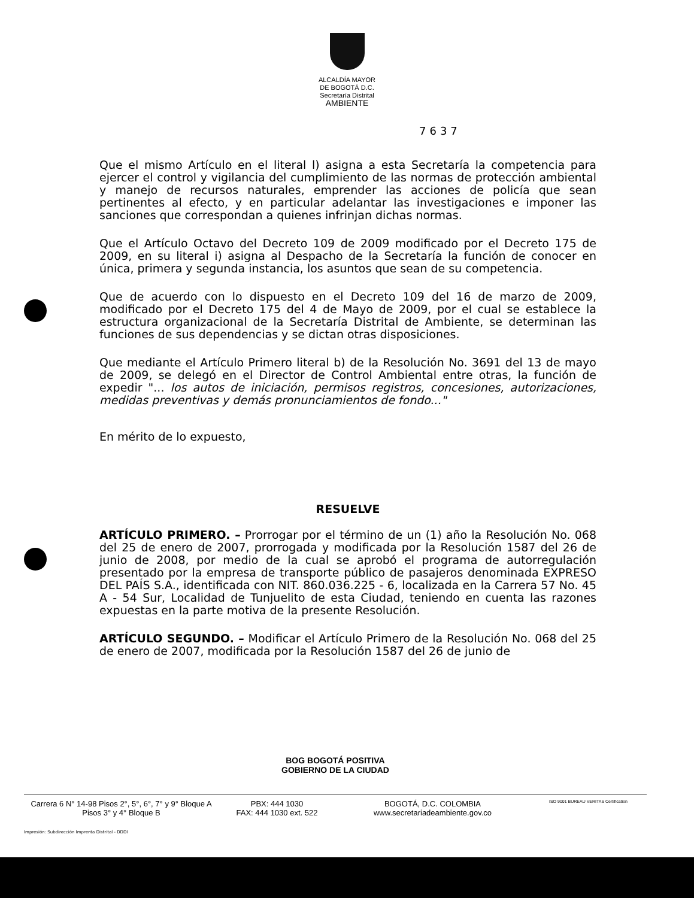ALCALDÍA MAYOR
DE BOGOTÁ D.C.
Secretaría Distrital
AMBIENTE
7637
Que el mismo Artículo en el literal l) asigna a esta Secretaría la competencia para ejercer el control y vigilancia del cumplimiento de las normas de protección ambiental y manejo de recursos naturales, emprender las acciones de policía que sean pertinentes al efecto, y en particular adelantar las investigaciones e imponer las sanciones que correspondan a quienes infrinjan dichas normas.
Que el Artículo Octavo del Decreto 109 de 2009 modificado por el Decreto 175 de 2009, en su literal i) asigna al Despacho de la Secretaría la función de conocer en única, primera y segunda instancia, los asuntos que sean de su competencia.
Que de acuerdo con lo dispuesto en el Decreto 109 del 16 de marzo de 2009, modificado por el Decreto 175 del 4 de Mayo de 2009, por el cual se establece la estructura organizacional de la Secretaría Distrital de Ambiente, se determinan las funciones de sus dependencias y se dictan otras disposiciones.
Que mediante el Artículo Primero literal b) de la Resolución No. 3691 del 13 de mayo de 2009, se delegó en el Director de Control Ambiental entre otras, la función de expedir "... los autos de iniciación, permisos registros, concesiones, autorizaciones, medidas preventivas y demás pronunciamientos de fondo..."
En mérito de lo expuesto,
RESUELVE
ARTÍCULO PRIMERO. – Prorrogar por el término de un (1) año la Resolución No. 068 del 25 de enero de 2007, prorrogada y modificada por la Resolución 1587 del 26 de junio de 2008, por medio de la cual se aprobó el programa de autorregulación presentado por la empresa de transporte público de pasajeros denominada EXPRESO DEL PAÍS S.A., identificada con NIT. 860.036.225 - 6, localizada en la Carrera 57 No. 45 A - 54 Sur, Localidad de Tunjuelito de esta Ciudad, teniendo en cuenta las razones expuestas en la parte motiva de la presente Resolución.
ARTÍCULO SEGUNDO. – Modificar el Artículo Primero de la Resolución No. 068 del 25 de enero de 2007, modificada por la Resolución 1587 del 26 de junio de
BOG BOGOTÁ POSITIVA
GOBIERNO DE LA CIUDAD
Carrera 6 N° 14-98 Pisos 2°, 5°, 6°, 7° y 9° Bloque A
Pisos 3° y 4° Bloque B
PBX: 444 1030
FAX: 444 1030 ext. 522
BOGOTÁ, D.C. COLOMBIA
www.secretariadeambiente.gov.co
ISO 9001 BUREAU VERITAS Certification
Impresión: Subdirección Imprenta Distrital - DDDI